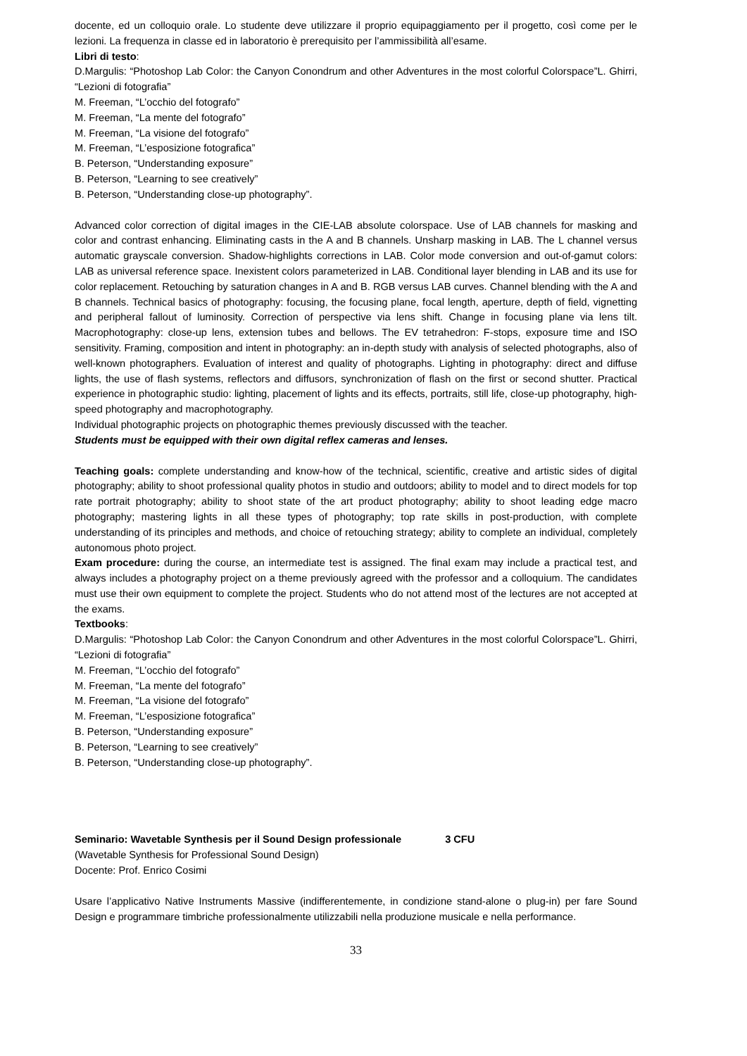docente, ed un colloquio orale. Lo studente deve utilizzare il proprio equipaggiamento per il progetto, così come per le lezioni. La frequenza in classe ed in laboratorio è prerequisito per l’ammissibilità all’esame.
Libri di testo:
D.Margulis: “Photoshop Lab Color: the Canyon Conondrum and other Adventures in the most colorful Colorspace”L. Ghirri, “Lezioni di fotografia”
M. Freeman, “L’occhio del fotografo”
M. Freeman, “La mente del fotografo”
M. Freeman, “La visione del fotografo”
M. Freeman, “L’esposizione fotografica”
B. Peterson, “Understanding exposure”
B. Peterson, “Learning to see creatively”
B. Peterson, “Understanding close-up photography”.
Advanced color correction of digital images in the CIE-LAB absolute colorspace. Use of LAB channels for masking and color and contrast enhancing. Eliminating casts in the A and B channels. Unsharp masking in LAB. The L channel versus automatic grayscale conversion. Shadow-highlights corrections in LAB. Color mode conversion and out-of-gamut colors: LAB as universal reference space. Inexistent colors parameterized in LAB. Conditional layer blending in LAB and its use for color replacement. Retouching by saturation changes in A and B. RGB versus LAB curves. Channel blending with the A and B channels. Technical basics of photography: focusing, the focusing plane, focal length, aperture, depth of field, vignetting and peripheral fallout of luminosity. Correction of perspective via lens shift. Change in focusing plane via lens tilt. Macrophotography: close-up lens, extension tubes and bellows. The EV tetrahedron: F-stops, exposure time and ISO sensitivity. Framing, composition and intent in photography: an in-depth study with analysis of selected photographs, also of well-known photographers. Evaluation of interest and quality of photographs. Lighting in photography: direct and diffuse lights, the use of flash systems, reflectors and diffusors, synchronization of flash on the first or second shutter. Practical experience in photographic studio: lighting, placement of lights and its effects, portraits, still life, close-up photography, high-speed photography and macrophotography.
Individual photographic projects on photographic themes previously discussed with the teacher.
Students must be equipped with their own digital reflex cameras and lenses.
Teaching goals: complete understanding and know-how of the technical, scientific, creative and artistic sides of digital photography; ability to shoot professional quality photos in studio and outdoors; ability to model and to direct models for top rate portrait photography; ability to shoot state of the art product photography; ability to shoot leading edge macro photography; mastering lights in all these types of photography; top rate skills in post-production, with complete understanding of its principles and methods, and choice of retouching strategy; ability to complete an individual, completely autonomous photo project.
Exam procedure: during the course, an intermediate test is assigned. The final exam may include a practical test, and always includes a photography project on a theme previously agreed with the professor and a colloquium. The candidates must use their own equipment to complete the project. Students who do not attend most of the lectures are not accepted at the exams.
Textbooks:
D.Margulis: “Photoshop Lab Color: the Canyon Conondrum and other Adventures in the most colorful Colorspace”L. Ghirri, “Lezioni di fotografia”
M. Freeman, “L’occhio del fotografo”
M. Freeman, “La mente del fotografo”
M. Freeman, “La visione del fotografo”
M. Freeman, “L’esposizione fotografica”
B. Peterson, “Understanding exposure”
B. Peterson, “Learning to see creatively”
B. Peterson, “Understanding close-up photography”.
Seminario: Wavetable Synthesis per il Sound Design professionale 3 CFU
(Wavetable Synthesis for Professional Sound Design)
Docente: Prof. Enrico Cosimi
Usare l’applicativo Native Instruments Massive (indifferentemente, in condizione stand-alone o plug-in) per fare Sound Design e programmare timbriche professionalmente utilizzabili nella produzione musicale e nella performance.
33